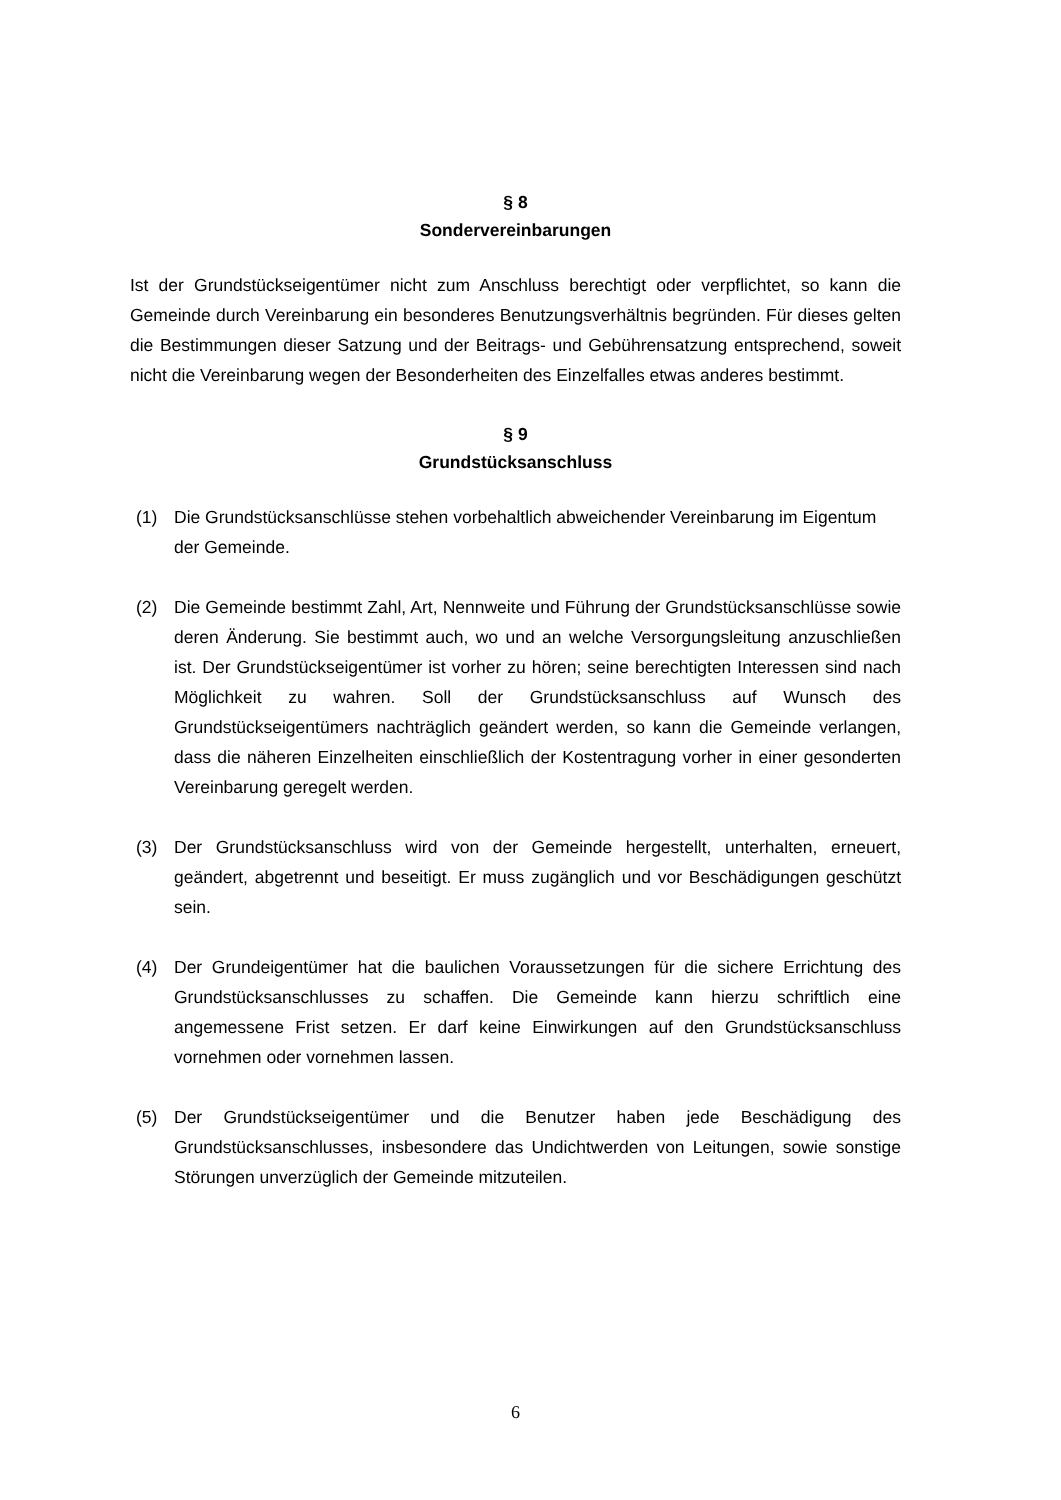§ 8
Sondervereinbarungen
Ist der Grundstückseigentümer nicht zum Anschluss berechtigt oder verpflichtet, so kann die Gemeinde durch Vereinbarung ein besonderes Benutzungsverhältnis begründen. Für dieses gelten die Bestimmungen dieser Satzung und der Beitrags- und Gebührensatzung entsprechend, soweit nicht die Vereinbarung wegen der Besonderheiten des Einzelfalles etwas anderes bestimmt.
§ 9
Grundstücksanschluss
(1) Die Grundstücksanschlüsse stehen vorbehaltlich abweichender Vereinbarung im Eigentum der Gemeinde.
(2) Die Gemeinde bestimmt Zahl, Art, Nennweite und Führung der Grundstücks­anschlüsse sowie deren Änderung. Sie bestimmt auch, wo und an welche Versorgungsleitung anzuschließen ist. Der Grundstückseigentümer ist vorher zu hören; seine berechtigten Interessen sind nach Möglichkeit zu wahren. Soll der Grundstücksanschluss auf Wunsch des Grundstückseigentümers nachträglich geändert werden, so kann die Gemeinde verlangen, dass die näheren Einzelheiten einschließlich der Kostentragung vorher in einer gesonderten Vereinbarung geregelt werden.
(3) Der Grundstücksanschluss wird von der Gemeinde hergestellt, unterhalten, erneuert, geändert, abgetrennt und beseitigt. Er muss zugänglich und vor Beschädigungen geschützt sein.
(4) Der Grundeigentümer hat die baulichen Voraussetzungen für die sichere Errichtung des Grundstücksanschlusses zu schaffen. Die Gemeinde kann hierzu schriftlich eine angemessene Frist setzen. Er darf keine Einwirkungen auf den Grundstücksanschluss vornehmen oder vornehmen lassen.
(5) Der Grundstückseigentümer und die Benutzer haben jede Beschädigung des Grundstücksanschlusses, insbesondere das Undichtwerden von Leitungen, sowie sonstige Störungen unverzüglich der Gemeinde mitzuteilen.
6